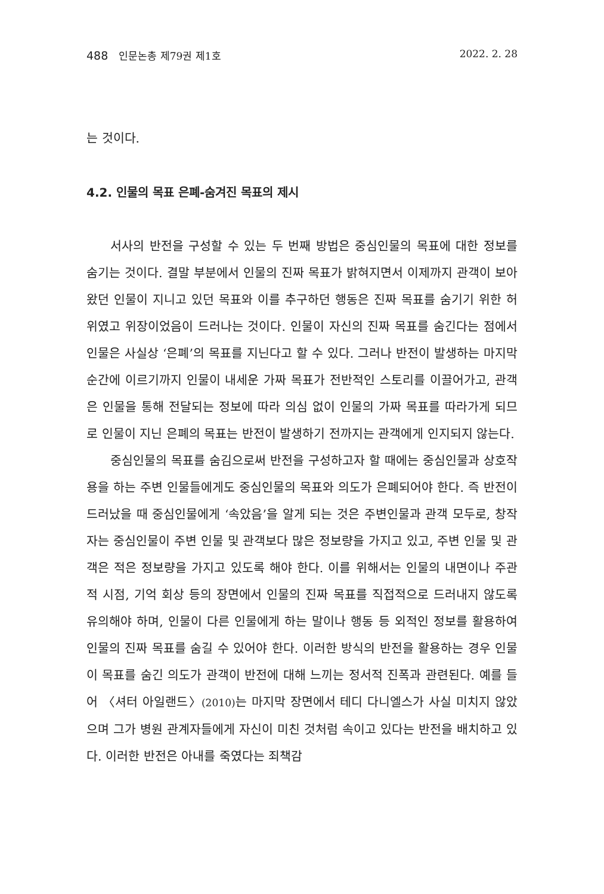488 인문논총 제79권 제1호 2022. 2. 28
는 것이다.
4.2. 인물의 목표 은폐-숨겨진 목표의 제시
서사의 반전을 구성할 수 있는 두 번째 방법은 중심인물의 목표에 대한 정보를 숨기는 것이다. 결말 부분에서 인물의 진짜 목표가 밝혀지면서 이제까지 관객이 보아 왔던 인물이 지니고 있던 목표와 이를 추구하던 행동은 진짜 목표를 숨기기 위한 허위였고 위장이었음이 드러나는 것이다. 인물이 자신의 진짜 목표를 숨긴다는 점에서 인물은 사실상 ‘은폐’의 목표를 지닌다고 할 수 있다. 그러나 반전이 발생하는 마지막 순간에 이르기까지 인물이 내세운 가짜 목표가 전반적인 스토리를 이끌어가고, 관객은 인물을 통해 전달되는 정보에 따라 의심 없이 인물의 가짜 목표를 따라가게 되므로 인물이 지닌 은폐의 목표는 반전이 발생하기 전까지는 관객에게 인지되지 않는다.
중심인물의 목표를 숨김으로써 반전을 구성하고자 할 때에는 중심인물과 상호작용을 하는 주변 인물들에게도 중심인물의 목표와 의도가 은폐되어야 한다. 즉 반전이 드러났을 때 중심인물에게 ‘속았음’을 알게 되는 것은 주변인물과 관객 모두로, 창작자는 중심인물이 주변 인물 및 관객보다 많은 정보량을 가지고 있고, 주변 인물 및 관객은 적은 정보량을 가지고 있도록 해야 한다. 이를 위해서는 인물의 내면이나 주관적 시점, 기억 회상 등의 장면에서 인물의 진짜 목표를 직접적으로 드러내지 않도록 유의해야 하며, 인물이 다른 인물에게 하는 말이나 행동 등 외적인 정보를 활용하여 인물의 진짜 목표를 숨길 수 있어야 한다. 이러한 방식의 반전을 활용하는 경우 인물이 목표를 숨긴 의도가 관객이 반전에 대해 느끼는 정서적 진폭과 관련된다. 예를 들어 〈셔터 아일랜드〉(2010) 는 마지막 장면에서 테디 다니엘스가 사실 미치지 않았으며 그가 병원 관계자들에게 자신이 미친 것처럼 속이고 있다는 반전을 배치하고 있다. 이러한 반전은 아내를 죽였다는 죄책감